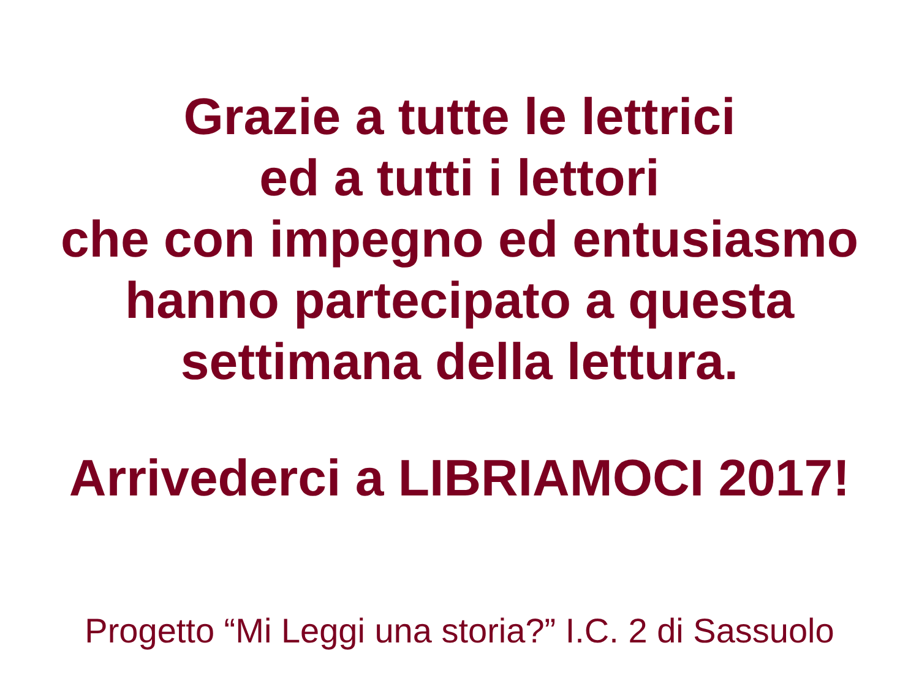Grazie a tutte le lettrici
ed a tutti i lettori
che con impegno ed entusiasmo
hanno partecipato a questa
settimana della lettura.
Arrivederci a LIBRIAMOCI 2017!
Progetto “Mi Leggi una storia?” I.C. 2 di Sassuolo